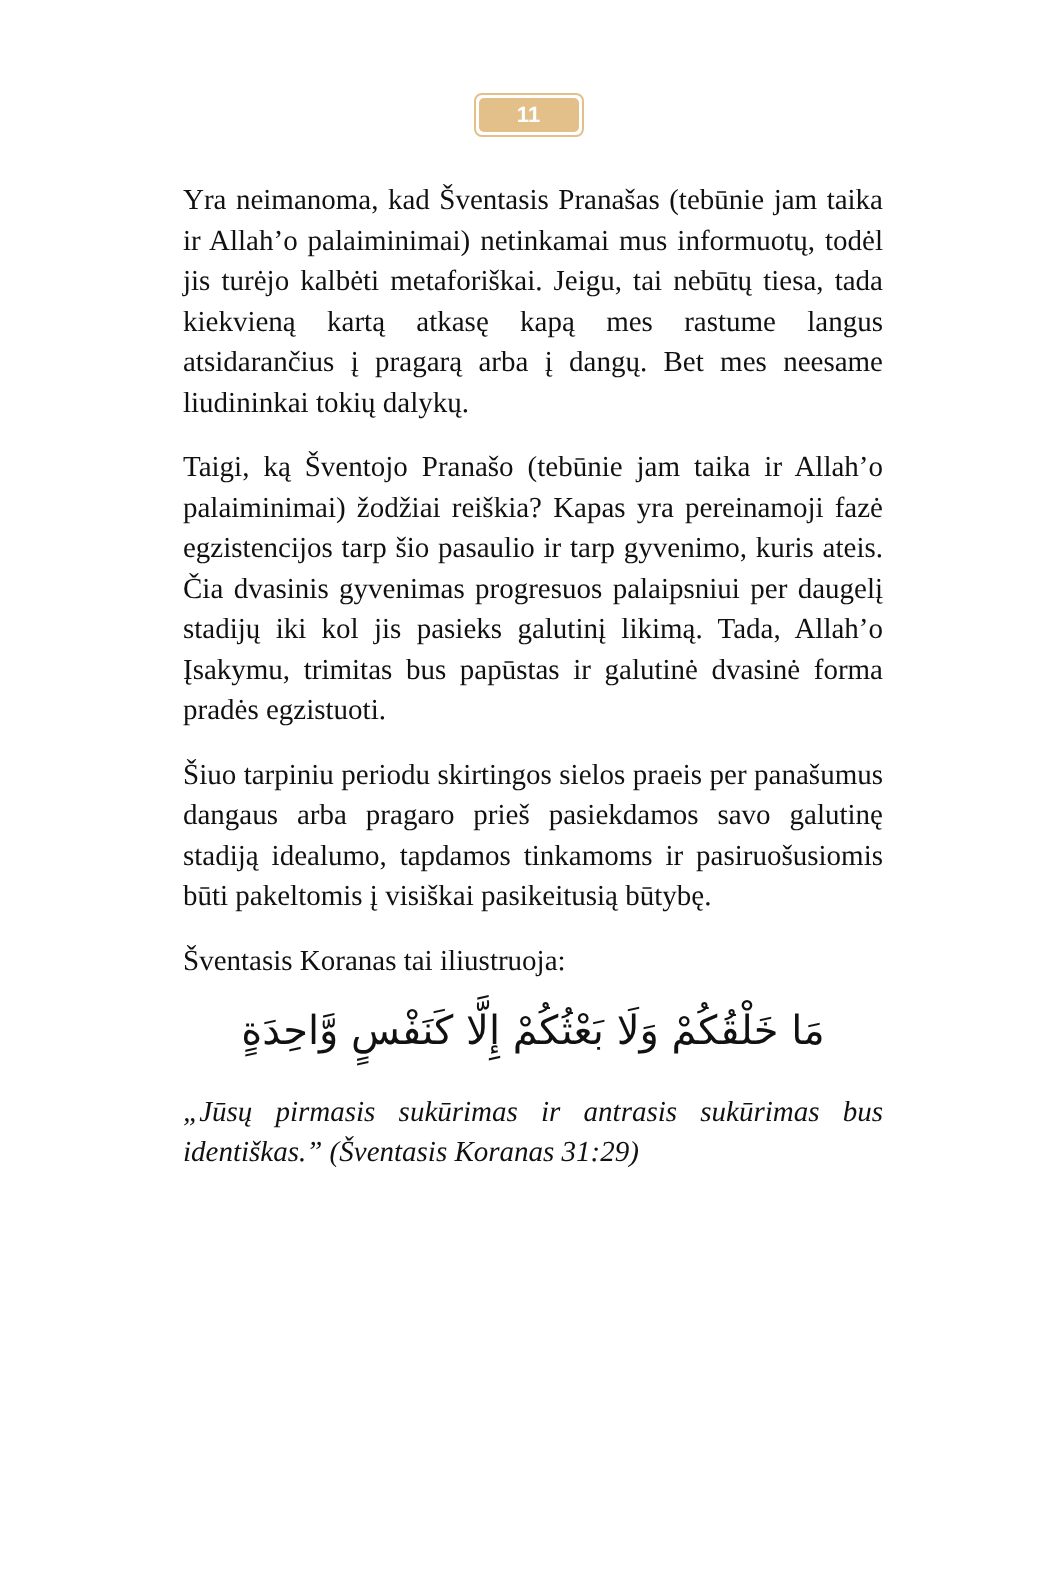11
Yra neimanoma, kad Šventasis Pranašas (tebūnie jam taika ir Allah’o palaiminimai) netinkamai mus informuotų, todėl jis turėjo kalbėti metaforiškai. Jeigu, tai nebūtų tiesa, tada kiekvieną kartą atkasę kapą mes rastume langus atsidarančius į pragarą arba į dangų. Bet mes neesame liudininkai tokių dalykų.
Taigi, ką Šventojo Pranašo (tebūnie jam taika ir Allah’o palaiminimai) žodžiai reiškia? Kapas yra pereinamoji fazė egzistencijos tarp šio pasaulio ir tarp gyvenimo, kuris ateis. Čia dvasinis gyvenimas progresuos palaipsniui per daugelį stadijų iki kol jis pasieks galutinį likimą. Tada, Allah’o Įsakymu, trimitas bus papūstas ir galutinė dvasinė forma pradės egzistuoti.
Šiuo tarpiniu periodu skirtingos sielos praeis per panašumus dangaus arba pragaro prieš pasiekdamos savo galutinę stadiją idealumo, tapdamos tinkamoms ir pasiruošusiomis būti pakeltomis į visiškai pasikeitusią būtybę.
Šventasis Koranas tai iliustruoja:
مَا خَلْقُكُمْ وَلَا بَعْثُكُمْ إِلَّا كَنَفْسٍ وَّاحِدَةٍ
„Jūsų pirmasis sukūrimas ir antrasis sukūrimas bus identiškas.” (Šventasis Koranas 31:29)